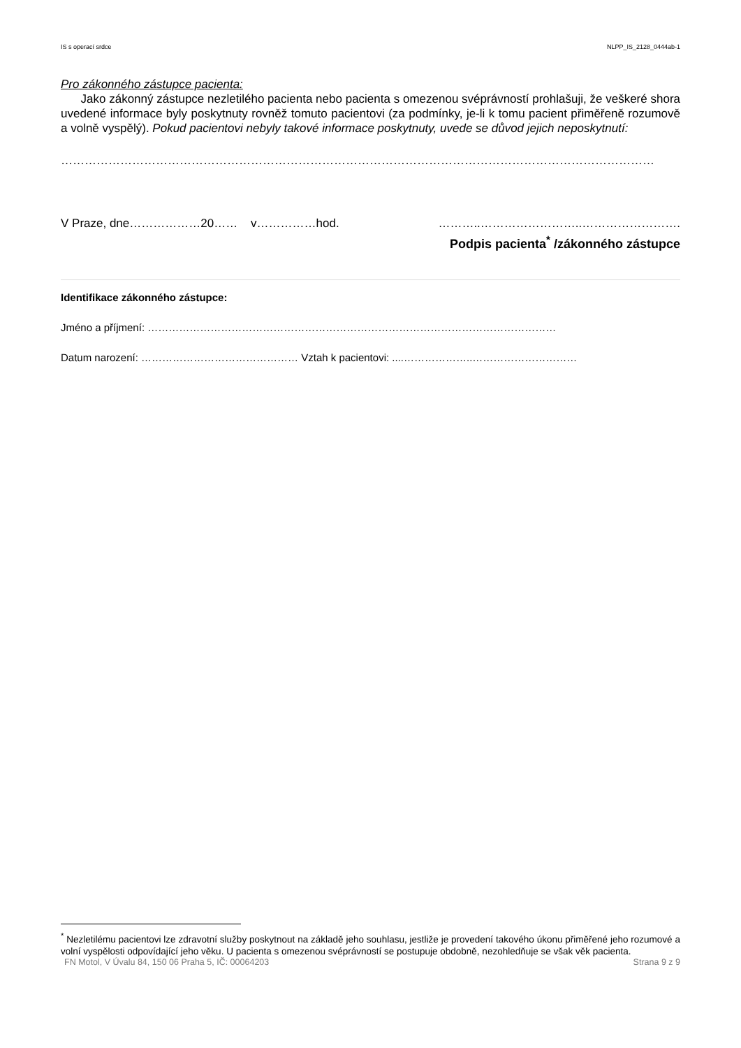IS s operací srdce NLPP_IS_2128_0444ab-1
Pro zákonného zástupce pacienta:
Jako zákonný zástupce nezletilého pacienta nebo pacienta s omezenou svéprávností prohlašuji, že veškeré shora uvedené informace byly poskytnuty rovněž tomuto pacientovi (za podmínky, je-li k tomu pacient přiměřeně rozumově a volně vyspělý). Pokud pacientovi nebyly takové informace poskytnuty, uvede se důvod jejich neposkytnutí:
……………………………………………………………………………………………………………………………………
V Praze, dne………………20…… v……………hod. ………..……………………..…………………….
Podpis pacienta<sup>*</sup> /zákonného zástupce
Identifikace zákonného zástupce:
Jméno a příjmení: ………………………………………………………………………………………………………
Datum narození: ……………………………………… Vztah k pacientovi: ....………………..…………………………
<sup>*</sup> Nezletilému pacientovi lze zdravotní služby poskytnout na základě jeho souhlasu, jestliže je provedení takového úkonu přiměřené jeho rozumové a volní vyspělosti odpovídající jeho věku. U pacienta s omezenou svéprávností se postupuje obdobně, nezohledňuje se však věk pacienta.
FN Motol, V Úvalu 84, 150 06 Praha 5, IČ: 00064203 Strana 9 z 9